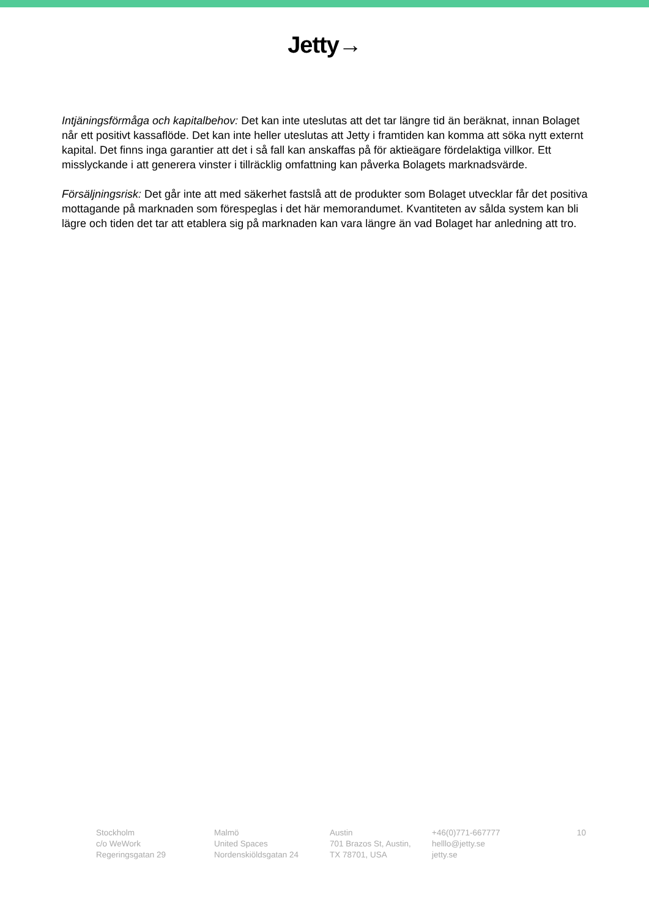Jetty→
Intjäningsförmåga och kapitalbehov: Det kan inte uteslutas att det tar längre tid än beräknat, innan Bolaget når ett positivt kassaflöde. Det kan inte heller uteslutas att Jetty i framtiden kan komma att söka nytt externt kapital. Det finns inga garantier att det i så fall kan anskaffas på för aktieägare fördelaktiga villkor. Ett misslyckande i att generera vinster i tillräcklig omfattning kan påverka Bolagets marknadsvärde.
Försäljningsrisk: Det går inte att med säkerhet fastslå att de produkter som Bolaget utvecklar får det positiva mottagande på marknaden som förespeglas i det här memorandumet. Kvantiteten av sålda system kan bli lägre och tiden det tar att etablera sig på marknaden kan vara längre än vad Bolaget har anledning att tro.
Stockholm
c/o WeWork
Regeringsgatan 29
Malmö
United Spaces
Nordenskiöldsgatan 24
Austin
701 Brazos St, Austin,
TX 78701, USA
+46(0)771-667777
helllo@jetty.se
jetty.se
10